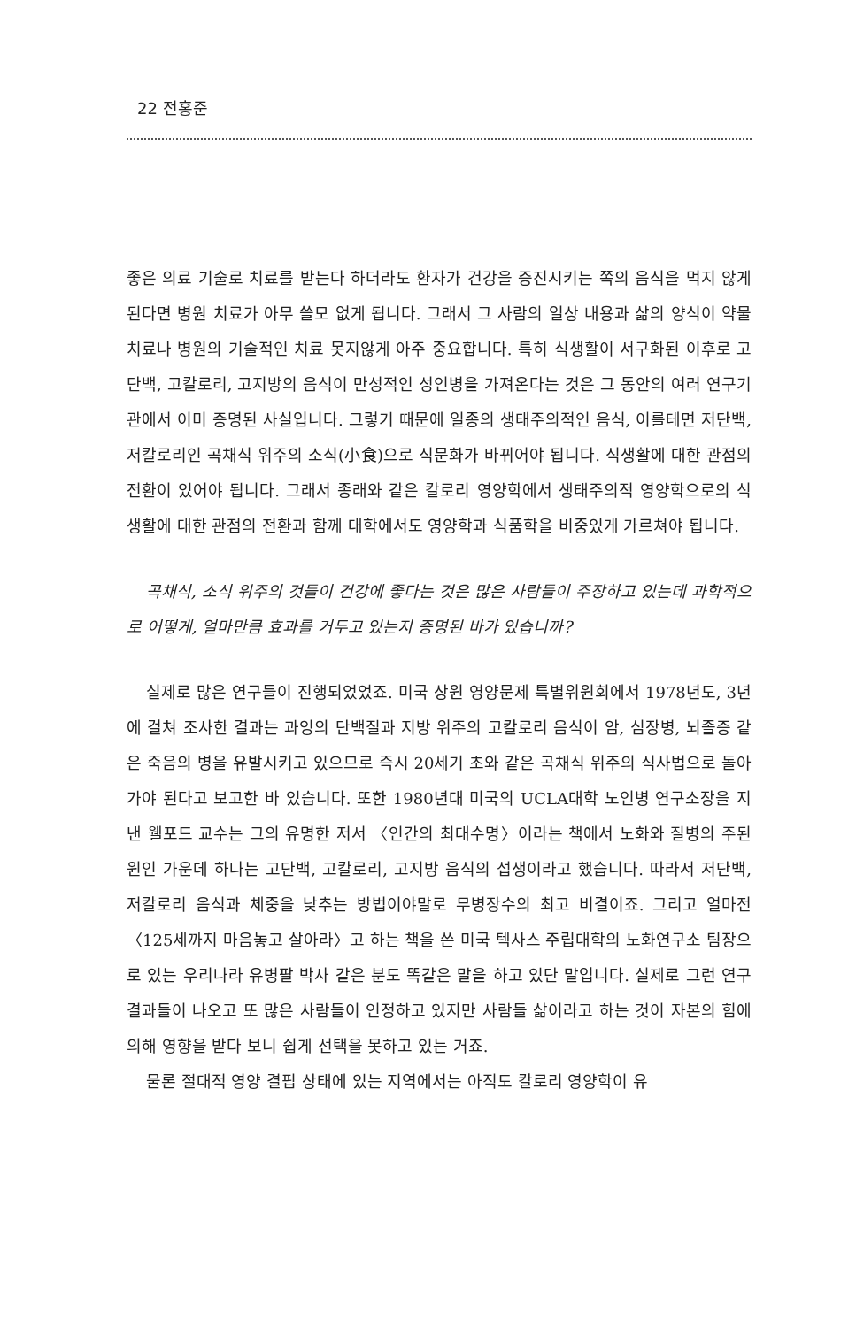22 전홍준
좋은 의료 기술로 치료를 받는다 하더라도 환자가 건강을 증진시키는 쪽의 음식을 먹지 않게 된다면 병원 치료가 아무 쓸모 없게 됩니다. 그래서 그 사람의 일상 내용과 삶의 양식이 약물치료나 병원의 기술적인 치료 못지않게 아주 중요합니다. 특히 식생활이 서구화된 이후로 고단백, 고칼로리, 고지방의 음식이 만성적인 성인병을 가져온다는 것은 그 동안의 여러 연구기관에서 이미 증명된 사실입니다. 그렇기 때문에 일종의 생태주의적인 음식, 이를테면 저단백, 저칼로리인 곡채식 위주의 소식(小食)으로 식문화가 바뀌어야 됩니다. 식생활에 대한 관점의 전환이 있어야 됩니다. 그래서 종래와 같은 칼로리 영양학에서 생태주의적 영양학으로의 식생활에 대한 관점의 전환과 함께 대학에서도 영양학과 식품학을 비중있게 가르쳐야 됩니다.
곡채식, 소식 위주의 것들이 건강에 좋다는 것은 많은 사람들이 주장하고 있는데 과학적으로 어떻게, 얼마만큼 효과를 거두고 있는지 증명된 바가 있습니까?
실제로 많은 연구들이 진행되었었죠. 미국 상원 영양문제 특별위원회에서 1978년도, 3년에 걸쳐 조사한 결과는 과잉의 단백질과 지방 위주의 고칼로리 음식이 암, 심장병, 뇌졸증 같은 죽음의 병을 유발시키고 있으므로 즉시 20세기 초와 같은 곡채식 위주의 식사법으로 돌아가야 된다고 보고한 바 있습니다. 또한 1980년대 미국의 UCLA대학 노인병 연구소장을 지낸 웰포드 교수는 그의 유명한 저서 〈인간의 최대수명〉이라는 책에서 노화와 질병의 주된 원인 가운데 하나는 고단백, 고칼로리, 고지방 음식의 섭생이라고 했습니다. 따라서 저단백, 저칼로리 음식과 체중을 낮추는 방법이야말로 무병장수의 최고 비결이죠. 그리고 얼마전 〈125세까지 마음놓고 살아라〉고 하는 책을 쓴 미국 텍사스 주립대학의 노화연구소 팀장으로 있는 우리나라 유병팔 박사 같은 분도 똑같은 말을 하고 있단 말입니다. 실제로 그런 연구 결과들이 나오고 또 많은 사람들이 인정하고 있지만 사람들 삶이라고 하는 것이 자본의 힘에 의해 영향을 받다 보니 쉽게 선택을 못하고 있는 거죠.
물론 절대적 영양 결핍 상태에 있는 지역에서는 아직도 칼로리 영양학이 유